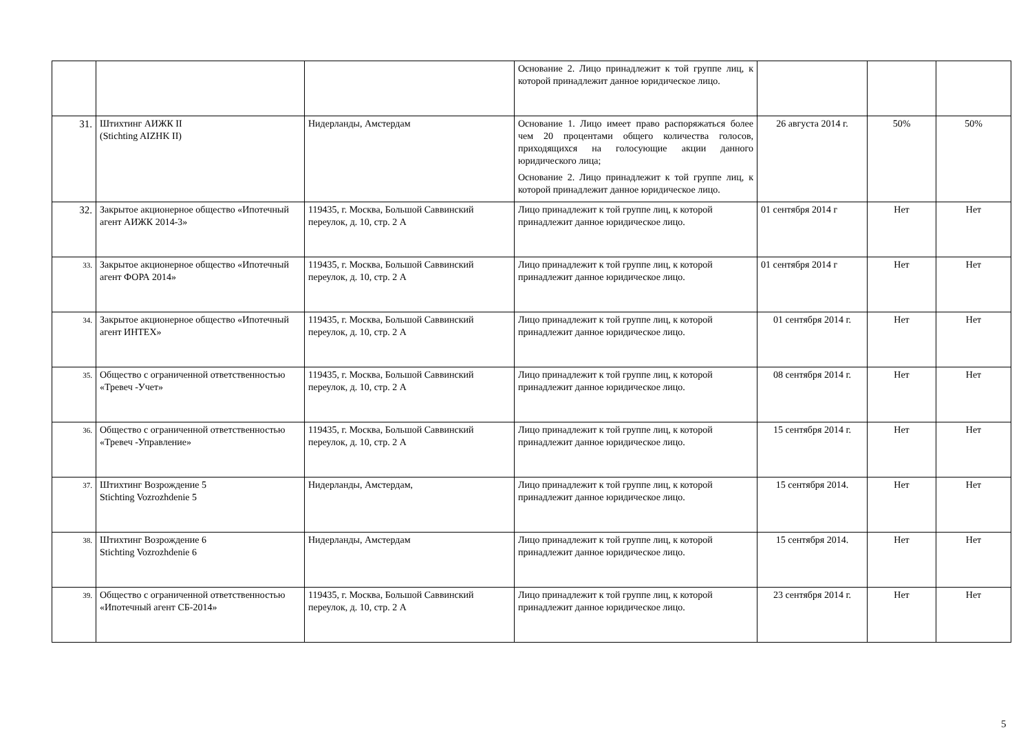| | | | Основание 2. Лицо принадлежит к той группе лиц, к которой принадлежит данное юридическое лицо. | | | |
| 31. | Штихтинг АИЖК II (Stichting AIZHK II) | Нидерланды, Амстердам | Основание 1. Лицо имеет право распоряжаться более чем 20 процентами общего количества голосов, приходящихся на голосующие акции данного юридического лица; Основание 2. Лицо принадлежит к той группе лиц, к которой принадлежит данное юридическое лицо. | 26 августа 2014 г. | 50% | 50% |
| 32. | Закрытое акционерное общество «Ипотечный агент АИЖК 2014-3» | 119435, г. Москва, Большой Саввинский переулок, д. 10, стр. 2 А | Лицо принадлежит к той группе лиц, к которой принадлежит данное юридическое лицо. | 01 сентября 2014 г | Нет | Нет |
| 33. | Закрытое акционерное общество «Ипотечный агент ФОРА 2014» | 119435, г. Москва, Большой Саввинский переулок, д. 10, стр. 2 А | Лицо принадлежит к той группе лиц, к которой принадлежит данное юридическое лицо. | 01 сентября 2014 г | Нет | Нет |
| 34. | Закрытое акционерное общество «Ипотечный агент ИНТЕХ» | 119435, г. Москва, Большой Саввинский переулок, д. 10, стр. 2 А | Лицо принадлежит к той группе лиц, к которой принадлежит данное юридическое лицо. | 01 сентября 2014 г. | Нет | Нет |
| 35. | Общество с ограниченной ответственностью «Тревеч -Учет» | 119435, г. Москва, Большой Саввинский переулок, д. 10, стр. 2 А | Лицо принадлежит к той группе лиц, к которой принадлежит данное юридическое лицо. | 08 сентября 2014 г. | Нет | Нет |
| 36. | Общество с ограниченной ответственностью «Тревеч -Управление» | 119435, г. Москва, Большой Саввинский переулок, д. 10, стр. 2 А | Лицо принадлежит к той группе лиц, к которой принадлежит данное юридическое лицо. | 15 сентября 2014 г. | Нет | Нет |
| 37. | Штихтинг Возрождение 5 Stichting Vozrozhdenie 5 | Нидерланды, Амстердам, | Лицо принадлежит к той группе лиц, к которой принадлежит данное юридическое лицо. | 15 сентября 2014. | Нет | Нет |
| 38. | Штихтинг Возрождение 6 Stichting Vozrozhdenie 6 | Нидерланды, Амстердам | Лицо принадлежит к той группе лиц, к которой принадлежит данное юридическое лицо. | 15 сентября 2014. | Нет | Нет |
| 39. | Общество с ограниченной ответственностью «Ипотечный агент СБ-2014» | 119435, г. Москва, Большой Саввинский переулок, д. 10, стр. 2 А | Лицо принадлежит к той группе лиц, к которой принадлежит данное юридическое лицо. | 23 сентября 2014 г. | Нет | Нет |
5